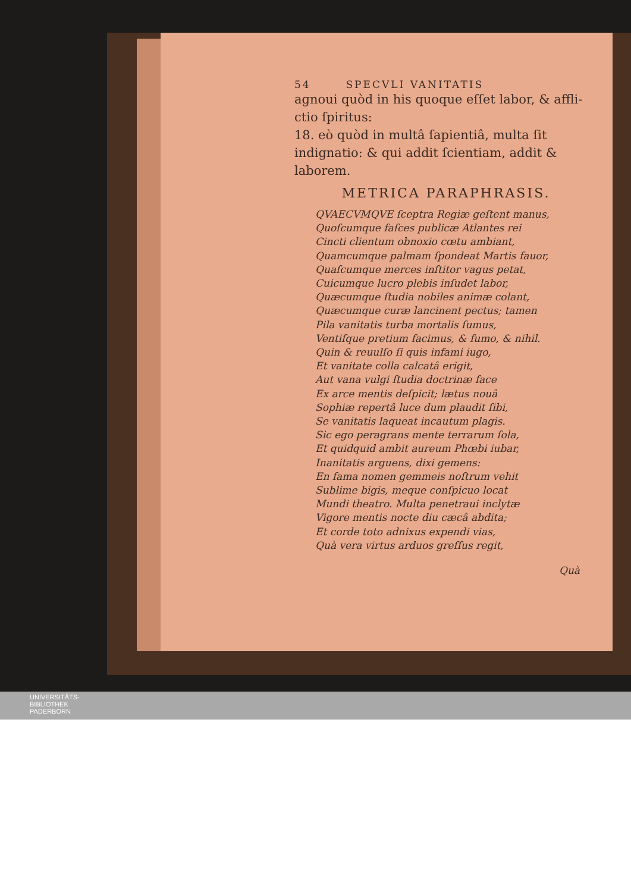54 SPECVLI VANITATIS
agnoui quòd in his quoque eſſet labor, & affli-ctio ſpiritus:
18. eò quòd in multâ ſapientiâ, multa ſit indignatio: & qui addit ſcientiam, addit & laborem.
METRICA PARAPHRASIS.
QVAECVMQVE ſceptra Regiæ geſtent manus,
Quoſcumque faſces publicæ Atlantes rei
Cincti clientum obnoxio cœtu ambiant,
Quamcumque palmam ſpondeat Martis fauor,
Quaſcumque merces inſtitor vagus petat,
Cuicumque lucro plebis inſudet labor,
Quæcumque ſtudia nobiles animæ colant,
Quæcumque curæ lancinent pectus; tamen
Pila vanitatis turba mortalis ſumus,
Ventiſque pretium facimus, & fumo, & nihil.
Quin & reuulſo ſi quis infami iugo,
Et vanitate colla calcatâ erigit,
Aut vana vulgi ſtudia doctrinæ face
Ex arce mentis deſpicit; lætus nouâ
Sophiæ repertâ luce dum plaudit ſibi,
Se vanitatis laqueat incautum plagis.
Sic ego peragrans mente terrarum ſola,
Et quidquid ambit aureum Phœbi iubar,
Inanitatis arguens, dixi gemens:
En fama nomen gemmeis noſtrum vehit
Sublime bigis, meque conſpicuo locat
Mundi theatro. Multa penetraui inclytæ
Vigore mentis nocte diu cæcâ abdita;
Et corde toto adnixus expendi vias,
Quà vera virtus arduos greſſus regit,
Quà
UNIVERSITÄTS-
BIBLIOTHEK
PADERBORN